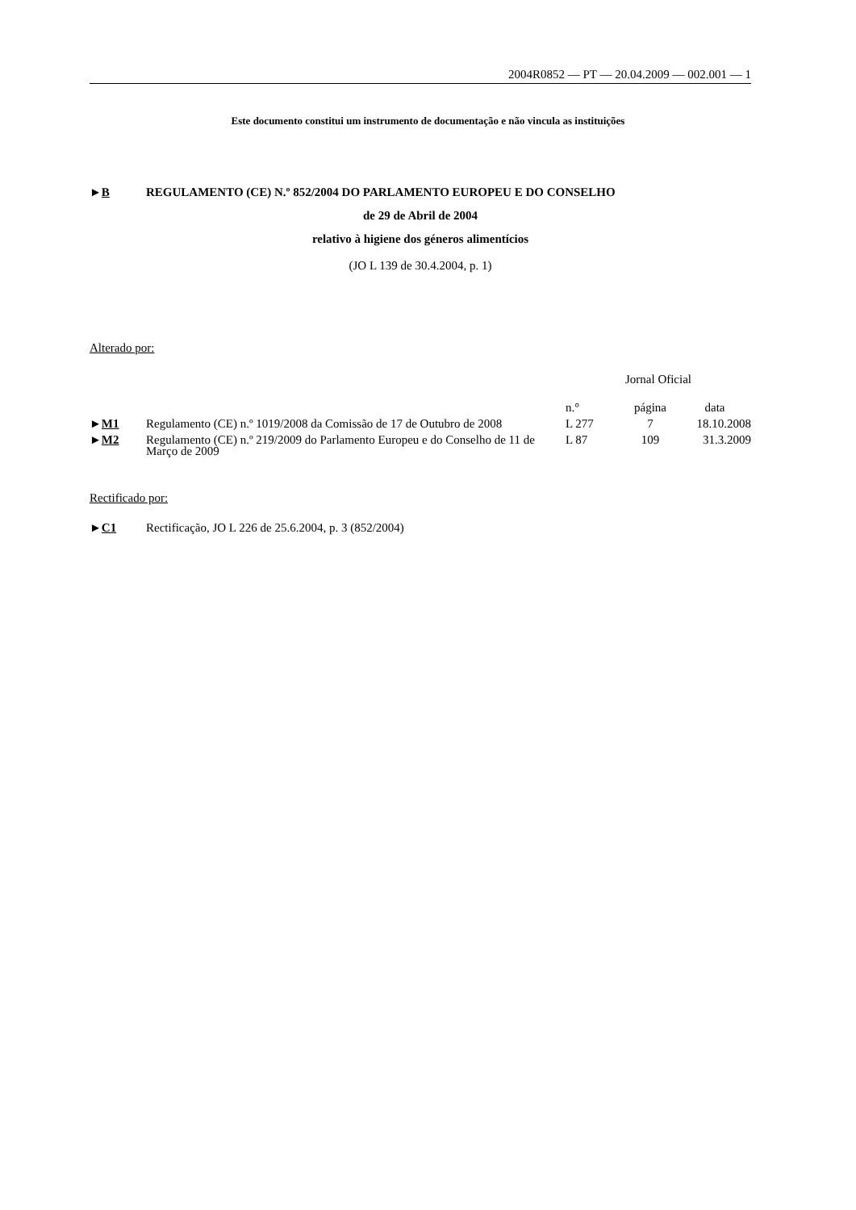2004R0852 — PT — 20.04.2009 — 002.001 — 1
Este documento constitui um instrumento de documentação e não vincula as instituições
►B REGULAMENTO (CE) N.º 852/2004 DO PARLAMENTO EUROPEU E DO CONSELHO
de 29 de Abril de 2004
relativo à higiene dos géneros alimentícios
(JO L 139 de 30.4.2004, p. 1)
Alterado por:
| | | Jornal Oficial | | |
| --- | --- | --- | --- | --- |
| | | n.° | página | data |
| ► M1 | Regulamento (CE) n.º 1019/2008 da Comissão de 17 de Outubro de 2008 | L 277 | 7 | 18.10.2008 |
| ► M2 | Regulamento (CE) n.º 219/2009 do Parlamento Europeu e do Conselho de 11 de Março de 2009 | L 87 | 109 | 31.3.2009 |
Rectificado por:
►C1 Rectificação, JO L 226 de 25.6.2004, p. 3 (852/2004)